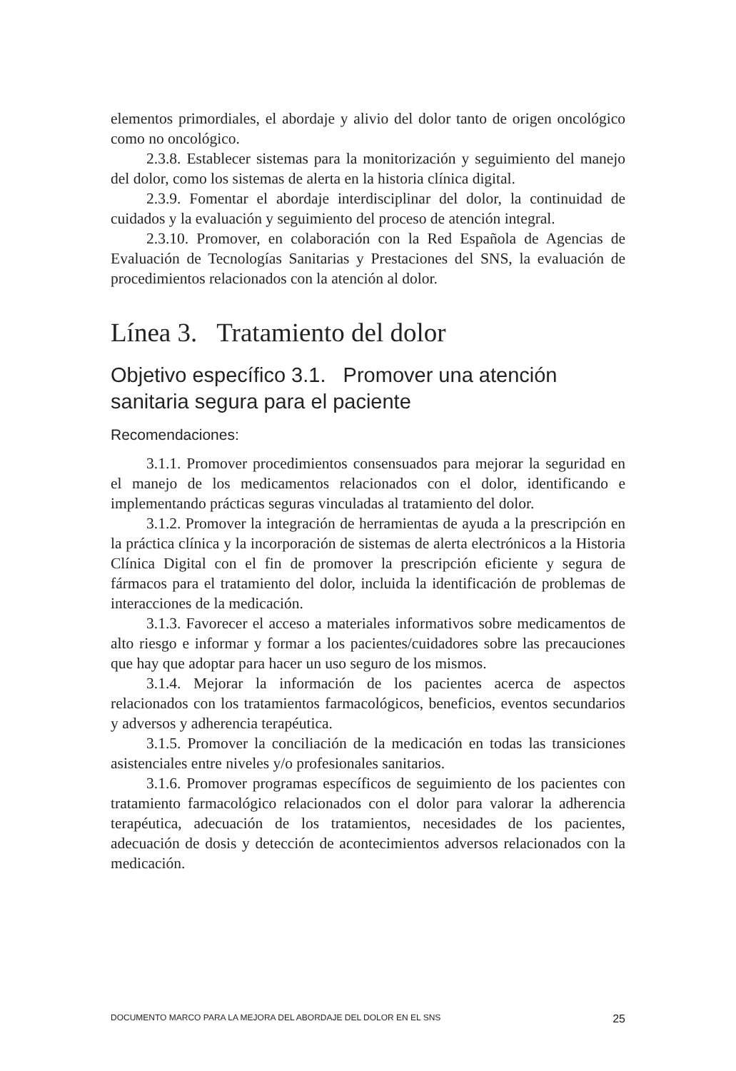elementos primordiales, el abordaje y alivio del dolor tanto de origen oncológico como no oncológico.
2.3.8. Establecer sistemas para la monitorización y seguimiento del manejo del dolor, como los sistemas de alerta en la historia clínica digital.
2.3.9. Fomentar el abordaje interdisciplinar del dolor, la continuidad de cuidados y la evaluación y seguimiento del proceso de atención integral.
2.3.10. Promover, en colaboración con la Red Española de Agencias de Evaluación de Tecnologías Sanitarias y Prestaciones del SNS, la evaluación de procedimientos relacionados con la atención al dolor.
Línea 3. Tratamiento del dolor
Objetivo específico 3.1. Promover una atención sanitaria segura para el paciente
Recomendaciones:
3.1.1. Promover procedimientos consensuados para mejorar la seguridad en el manejo de los medicamentos relacionados con el dolor, identificando e implementando prácticas seguras vinculadas al tratamiento del dolor.
3.1.2. Promover la integración de herramientas de ayuda a la prescripción en la práctica clínica y la incorporación de sistemas de alerta electrónicos a la Historia Clínica Digital con el fin de promover la prescripción eficiente y segura de fármacos para el tratamiento del dolor, incluida la identificación de problemas de interacciones de la medicación.
3.1.3. Favorecer el acceso a materiales informativos sobre medicamentos de alto riesgo e informar y formar a los pacientes/cuidadores sobre las precauciones que hay que adoptar para hacer un uso seguro de los mismos.
3.1.4. Mejorar la información de los pacientes acerca de aspectos relacionados con los tratamientos farmacológicos, beneficios, eventos secundarios y adversos y adherencia terapéutica.
3.1.5. Promover la conciliación de la medicación en todas las transiciones asistenciales entre niveles y/o profesionales sanitarios.
3.1.6. Promover programas específicos de seguimiento de los pacientes con tratamiento farmacológico relacionados con el dolor para valorar la adherencia terapéutica, adecuación de los tratamientos, necesidades de los pacientes, adecuación de dosis y detección de acontecimientos adversos relacionados con la medicación.
DOCUMENTO MARCO PARA LA MEJORA DEL ABORDAJE DEL DOLOR EN EL SNS 25